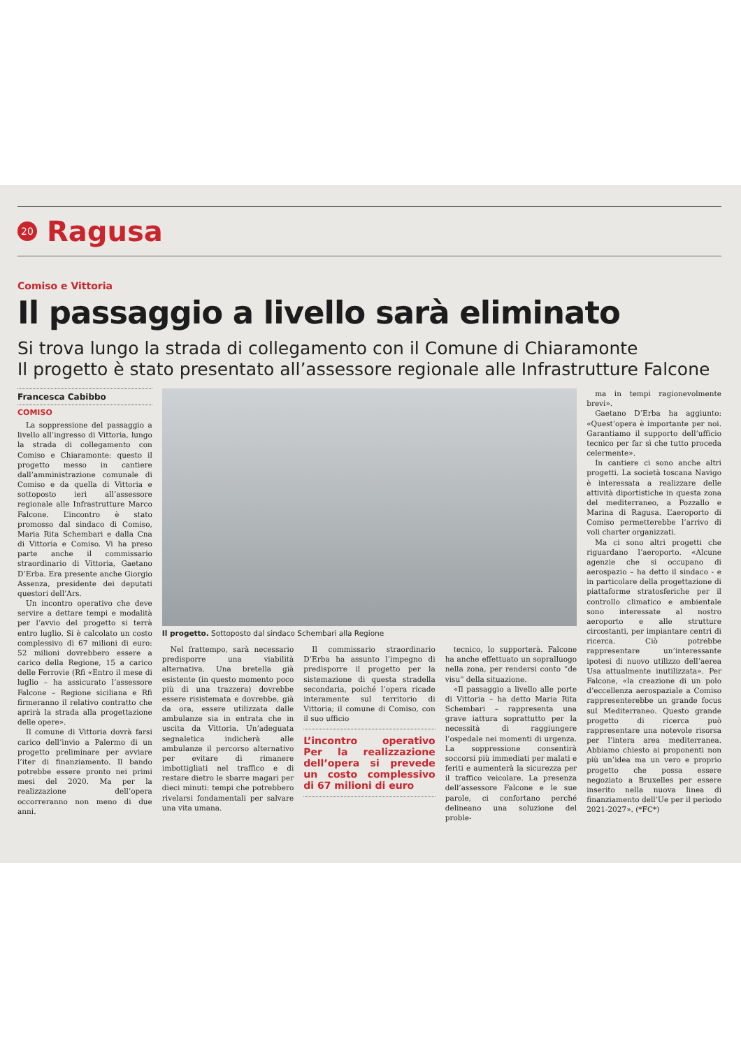20
Ragusa
Comiso e Vittoria
Il passaggio a livello sarà eliminato
Si trova lungo la strada di collegamento con il Comune di Chiaramonte
Il progetto è stato presentato all’assessore regionale alle Infrastrutture Falcone
Francesca Cabibbo
COMISO
La soppressione del passaggio a livello all’ingresso di Vittoria, lungo la strada di collegamento con Comiso e Chiaramonte: questo il progetto messo in cantiere dall’amministrazione comunale di Comiso e da quella di Vittoria e sottoposto ieri all’assessore regionale alle Infrastrutture Marco Falcone. L’incontro è stato promosso dal sindaco di Comiso, Maria Rita Schembari e dalla Cna di Vittoria e Comiso. Vi ha preso parte anche il commissario straordinario di Vittoria, Gaetano D’Erba. Era presente anche Giorgio Assenza, presidente dei deputati questori dell’Ars.
Un incontro operativo che deve servire a dettare tempi e modalità per l’avvio del progetto si terrà entro luglio. Si è calcolato un costo complessivo di 67 milioni di euro: 52 milioni dovrebbero essere a carico della Regione, 15 a carico delle Ferrovie (Rfi «Entro il mese di luglio – ha assicurato l’assessore Falcone – Regione siciliana e Rfi firmeranno il relativo contratto che aprirà la strada alla progettazione delle opere».
Il comune di Vittoria dovrà farsi carico dell’invio a Palermo di un progetto preliminare per avviare l’iter di finanziamento. Il bando potrebbe essere pronto nei primi mesi del 2020. Ma per la realizzazione dell’opera occorreranno non meno di due anni.
Il progetto. Sottoposto dal sindaco Schembari alla Regione
Nel frattempo, sarà necessario predisporre una viabilità alternativa. Una bretella già esistente (in questo momento poco più di una trazzera) dovrebbe essere risistemata e dovrebbe, già da ora, essere utilizzata dalle ambulanze sia in entrata che in uscita da Vittoria. Un’adeguata segnaletica indicherà alle ambulanze il percorso alternativo per evitare di rimanere imbottigliati nel traffico e di restare dietro le sbarre magari per dieci minuti: tempi che potrebbero rivelarsi fondamentali per salvare una vita umana.
Il commissario straordinario D’Erba ha assunto l’impegno di predisporre il progetto per la sistemazione di questa stradella secondaria, poiché l’opera ricade interamente sul territorio di Vittoria; il comune di Comiso, con il suo ufficio
L’incontro operativo Per la realizzazione dell’opera si prevede un costo complessivo di 67 milioni di euro
tecnico, lo supporterà. Falcone ha anche effettuato un sopralluogo nella zona, per rendersi conto “de visu” della situazione.
«Il passaggio a livello alle porte di Vittoria – ha detto Maria Rita Schembari – rappresenta una grave iattura soprattutto per la necessità di raggiungere l’ospedale nei momenti di urgenza. La soppressione consentirà soccorsi più immediati per malati e feriti e aumenterà la sicurezza per il traffico veicolare. La presenza dell’assessore Falcone e le sue parole, ci confortano perché delineano una soluzione del proble-
ma in tempi ragionevolmente brevi».
Gaetano D’Erba ha aggiunto: «Quest’opera è importante per noi. Garantiamo il supporto dell’ufficio tecnico per far sì che tutto proceda celermente».
In cantiere ci sono anche altri progetti. La società toscana Navigo è interessata a realizzare delle attività diportistiche in questa zona del mediterraneo, a Pozzallo e Marina di Ragusa. L’aeroporto di Comiso permetterebbe l’arrivo di voli charter organizzati.
Ma ci sono altri progetti che riguardano l’aeroporto. «Alcune agenzie che si occupano di aerospazio – ha detto il sindaco - e in particolare della progettazione di piattaforme stratosferiche per il controllo climatico e ambientale sono interessate al nostro aeroporto e alle strutture circostanti, per impiantare centri di ricerca. Ciò potrebbe rappresentare un’interessante ipotesi di nuovo utilizzo dell’aerea Usa attualmente inutilizzata». Per Falcone, «la creazione di un polo d’eccellenza aerospaziale a Comiso rappresenterebbe un grande focus sul Mediterraneo. Questo grande progetto di ricerca può rappresentare una notevole risorsa per l’intera area mediterranea. Abbiamo chiesto ai proponenti non più un’idea ma un vero e proprio progetto che possa essere negoziato a Bruxelles per essere inserito nella nuova linea di finanziamento dell’Ue per il periodo 2021-2027». (*FC*)